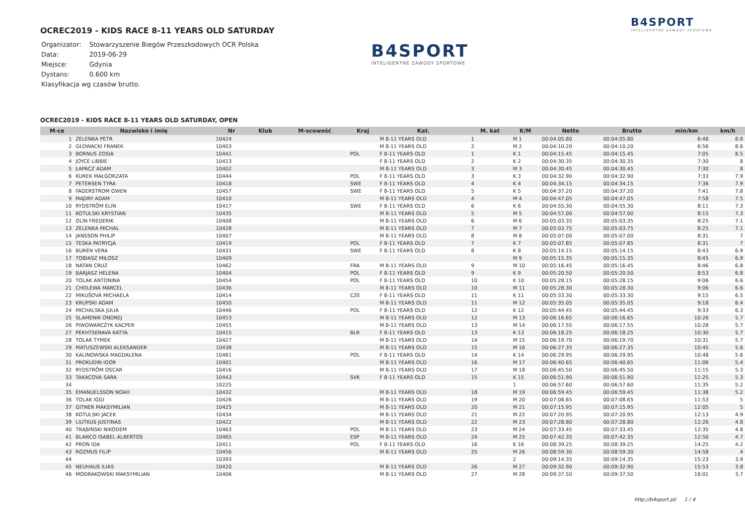B4SPORT
INTELIGENTNE ZAWODY SPORTOWE
OCREC2019 - KIDS RACE 8-11 YEARS OLD SATURDAY
| Organizator: | Stowarzyszenie Biegów Przeszkodowych OCR Polska |
| Data: | 2019-06-29 |
| Miejsce: | Gdynia |
| Dystans: | 0.600 km |
| Klasyfikacja wg czasów brutto. | |
B4SPORT
INTELIGENTNE ZAWODY SPORTOWE
OCREC2019 - KIDS RACE 8-11 YEARS OLD SATURDAY, OPEN
| M-ce | Nazwisko i imię | Nr | Klub | M-scowość | Kraj | Kat. | M. kat | K/M | Netto | Brutto | min/km | km/h |
| --- | --- | --- | --- | --- | --- | --- | --- | --- | --- | --- | --- | --- |
| 1 | ZELENKA PETR | 10424 | | | | M 8-11 YEARS OLD | 1 | M 1 | 00:04:05.80 | 00:04:05.80 | 6:48 | 8.8 |
| 2 | GŁOWACKI FRANEK | 10403 | | | | M 8-11 YEARS OLD | 2 | M 2 | 00:04:10.20 | 00:04:10.20 | 6:56 | 8.6 |
| 3 | BORNUS ZOSIA | 10441 | | | POL | F 8-11 YEARS OLD | 1 | K 1 | 00:04:15.45 | 00:04:15.45 | 7:05 | 8.5 |
| 4 | JOYCE LIBBIE | 10413 | | | | F 8-11 YEARS OLD | 2 | K 2 | 00:04:30.35 | 00:04:30.35 | 7:30 | 8 |
| 5 | ŁAPACZ ADAM | 10402 | | | | M 8-11 YEARS OLD | 3 | M 3 | 00:04:30.45 | 00:04:30.45 | 7:30 | 8 |
| 6 | KUREK MAŁGORZATA | 10444 | | | POL | F 8-11 YEARS OLD | 3 | K 3 | 00:04:32.90 | 00:04:32.90 | 7:33 | 7.9 |
| 7 | PETERSEN TYRA | 10418 | | | SWE | F 8-11 YEARS OLD | 4 | K 4 | 00:04:34.15 | 00:04:34.15 | 7:36 | 7.9 |
| 8 | FAGERSTROM GWEN | 10457 | | | SWE | F 8-11 YEARS OLD | 5 | K 5 | 00:04:37.20 | 00:04:37.20 | 7:41 | 7.8 |
| 9 | MĄDRY ADAM | 10410 | | | | M 8-11 YEARS OLD | 4 | M 4 | 00:04:47.05 | 00:04:47.05 | 7:58 | 7.5 |
| 10 | RYDSTRÖM ELIN | 10417 | | | SWE | F 8-11 YEARS OLD | 6 | K 6 | 00:04:55.30 | 00:04:55.30 | 8:11 | 7.3 |
| 11 | KOTULSKI KRYSTIAN | 10435 | | | | M 8-11 YEARS OLD | 5 | M 5 | 00:04:57.00 | 00:04:57.00 | 8:15 | 7.3 |
| 12 | OLIN FREDERIK | 10408 | | | | M 8-11 YEARS OLD | 6 | M 6 | 00:05:03.35 | 00:05:03.35 | 8:25 | 7.1 |
| 13 | ZELENKA MICHAL | 10428 | | | | M 8-11 YEARS OLD | 7 | M 7 | 00:05:03.75 | 00:05:03.75 | 8:25 | 7.1 |
| 14 | JANSSON PHILIP | 10407 | | | | M 8-11 YEARS OLD | 8 | M 8 | 00:05:07.00 | 00:05:07.00 | 8:31 | 7 |
| 15 | TESKA PATRYCJA | 10419 | | | POL | F 8-11 YEARS OLD | 7 | K 7 | 00:05:07.85 | 00:05:07.85 | 8:31 | 7 |
| 16 | BURÉN VERA | 10431 | | | SWE | F 8-11 YEARS OLD | 8 | K 8 | 00:05:14.15 | 00:05:14.15 | 8:43 | 6.9 |
| 17 | TOBIASZ MIŁOSZ | 10409 | | | | | | M 9 | 00:05:15.35 | 00:05:15.35 | 8:45 | 6.9 |
| 18 | NATAN CRUZ | 10462 | | | FRA | M 8-11 YEARS OLD | 9 | M 10 | 00:05:16.45 | 00:05:16.45 | 8:46 | 6.8 |
| 19 | BARJASZ HELENA | 10404 | | | POL | F 8-11 YEARS OLD | 9 | K 9 | 00:05:20.50 | 00:05:20.50 | 8:53 | 6.8 |
| 20 | TOLAK ANTONINA | 10454 | | | POL | F 8-11 YEARS OLD | 10 | K 10 | 00:05:28.15 | 00:05:28.15 | 9:06 | 6.6 |
| 21 | CHOLEWA MARCEL | 10436 | | | | M 8-11 YEARS OLD | 10 | M 11 | 00:05:28.30 | 00:05:28.30 | 9:06 | 6.6 |
| 22 | MIKUŠOVÁ MICHAELA | 10414 | | | CZE | F 8-11 YEARS OLD | 11 | K 11 | 00:05:33.30 | 00:05:33.30 | 9:15 | 6.5 |
| 23 | KRUPSKI ADAM | 10450 | | | | M 8-11 YEARS OLD | 11 | M 12 | 00:05:35.05 | 00:05:35.05 | 9:18 | 6.4 |
| 24 | MICHALSKA JULIA | 10446 | | | POL | F 8-11 YEARS OLD | 12 | K 12 | 00:05:44.45 | 00:05:44.45 | 9:33 | 6.3 |
| 25 | SLAMENIK ONDREJ | 10453 | | | | M 8-11 YEARS OLD | 12 | M 13 | 00:06:16.65 | 00:06:16.65 | 10:26 | 5.7 |
| 26 | PIWOWARCZYK KACPER | 10455 | | | | M 8-11 YEARS OLD | 13 | M 14 | 00:06:17.55 | 00:06:17.55 | 10:28 | 5.7 |
| 27 | PEKHTSERAVA KATYA | 10415 | | | BLR | F 8-11 YEARS OLD | 13 | K 13 | 00:06:18.25 | 00:06:18.25 | 10:30 | 5.7 |
| 28 | TOLAK TYMEK | 10427 | | | | M 8-11 YEARS OLD | 14 | M 15 | 00:06:19.70 | 00:06:19.70 | 10:31 | 5.7 |
| 29 | MATUSZEWSKI ALEKSANDER | 10438 | | | | M 8-11 YEARS OLD | 15 | M 16 | 00:06:27.35 | 00:06:27.35 | 10:45 | 5.6 |
| 30 | KALINOWSKA MAGDALENA | 10461 | | | POL | F 8-11 YEARS OLD | 14 | K 14 | 00:06:29.95 | 00:06:29.95 | 10:48 | 5.6 |
| 31 | PROKUDIN IGOR | 10401 | | | | M 8-11 YEARS OLD | 16 | M 17 | 00:06:40.65 | 00:06:40.65 | 11:06 | 5.4 |
| 32 | RYDSTRÖM OSCAR | 10416 | | | | M 8-11 YEARS OLD | 17 | M 18 | 00:06:45.50 | 00:06:45.50 | 11:15 | 5.3 |
| 33 | TAKACOVA SARA | 10443 | | | SVK | F 8-11 YEARS OLD | 15 | K 15 | 00:06:51.90 | 00:06:51.90 | 11:25 | 5.3 |
| 34 | | 10225 | | | | | | 1 | 00:06:57.60 | 00:06:57.60 | 11:35 | 5.2 |
| 35 | EMANUELSSON NOAH | 10432 | | | | M 8-11 YEARS OLD | 18 | M 19 | 00:06:59.45 | 00:06:59.45 | 11:38 | 5.2 |
| 36 | TOLAK IGGI | 10426 | | | | M 8-11 YEARS OLD | 19 | M 20 | 00:07:08.65 | 00:07:08.65 | 11:53 | 5 |
| 37 | GITNER MAKSYMILIAN | 10425 | | | | M 8-11 YEARS OLD | 20 | M 21 | 00:07:15.95 | 00:07:15.95 | 12:05 | 5 |
| 38 | KOTULSKI JACEK | 10434 | | | | M 8-11 YEARS OLD | 21 | M 22 | 00:07:20.95 | 00:07:20.95 | 12:13 | 4.9 |
| 39 | LIUTKUS JUSTINAS | 10422 | | | | M 8-11 YEARS OLD | 22 | M 23 | 00:07:28.80 | 00:07:28.80 | 12:26 | 4.8 |
| 40 | TRĄBIŃSKI NIKODEM | 10463 | | | POL | M 8-11 YEARS OLD | 23 | M 24 | 00:07:33.45 | 00:07:33.45 | 12:35 | 4.8 |
| 41 | BLANCO ISABEL ALBERTOS | 10465 | | | ESP | M 8-11 YEARS OLD | 24 | M 25 | 00:07:42.35 | 00:07:42.35 | 12:50 | 4.7 |
| 42 | PROŃ IDA | 10411 | | | POL | F 8-11 YEARS OLD | 16 | K 16 | 00:08:39.25 | 00:08:39.25 | 14:25 | 4.2 |
| 43 | ROZMUS FILIP | 10456 | | | | M 8-11 YEARS OLD | 25 | M 26 | 00:08:59.30 | 00:08:59.30 | 14:58 | 4 |
| 44 | | 10393 | | | | | | 2 | 00:09:14.35 | 00:09:14.35 | 15:23 | 3.9 |
| 45 | NEUHAUS ILIAS | 10420 | | | | M 8-11 YEARS OLD | 26 | M 27 | 00:09:32.90 | 00:09:32.90 | 15:53 | 3.8 |
| 46 | MODRAKOWSKI MAKSYMILIAN | 10406 | | | | M 8-11 YEARS OLD | 27 | M 28 | 00:09:37.50 | 00:09:37.50 | 16:01 | 3.7 |
http://b4sport.pl/ 1 / 4